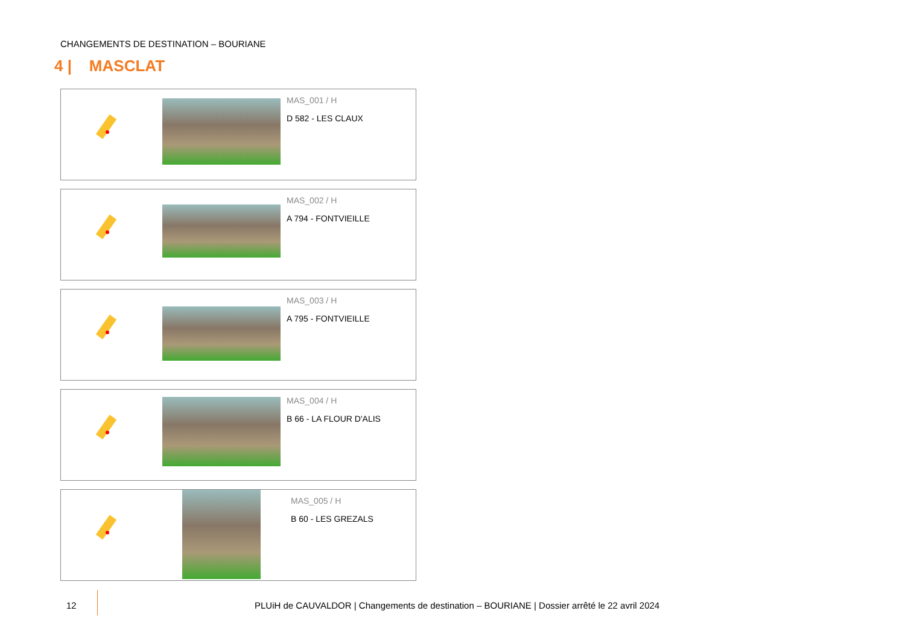CHANGEMENTS DE DESTINATION – BOURIANE
4 | MASCLAT
MAS_001 / H
D 582 - LES CLAUX
MAS_002 / H
A 794 - FONTVIEILLE
MAS_003 / H
A 795 - FONTVIEILLE
MAS_004 / H
B 66 - LA FLOUR D'ALIS
MAS_005 / H
B 60 - LES GREZALS
12
PLUiH de CAUVALDOR | Changements de destination – BOURIANE | Dossier arrêté le 22 avril 2024